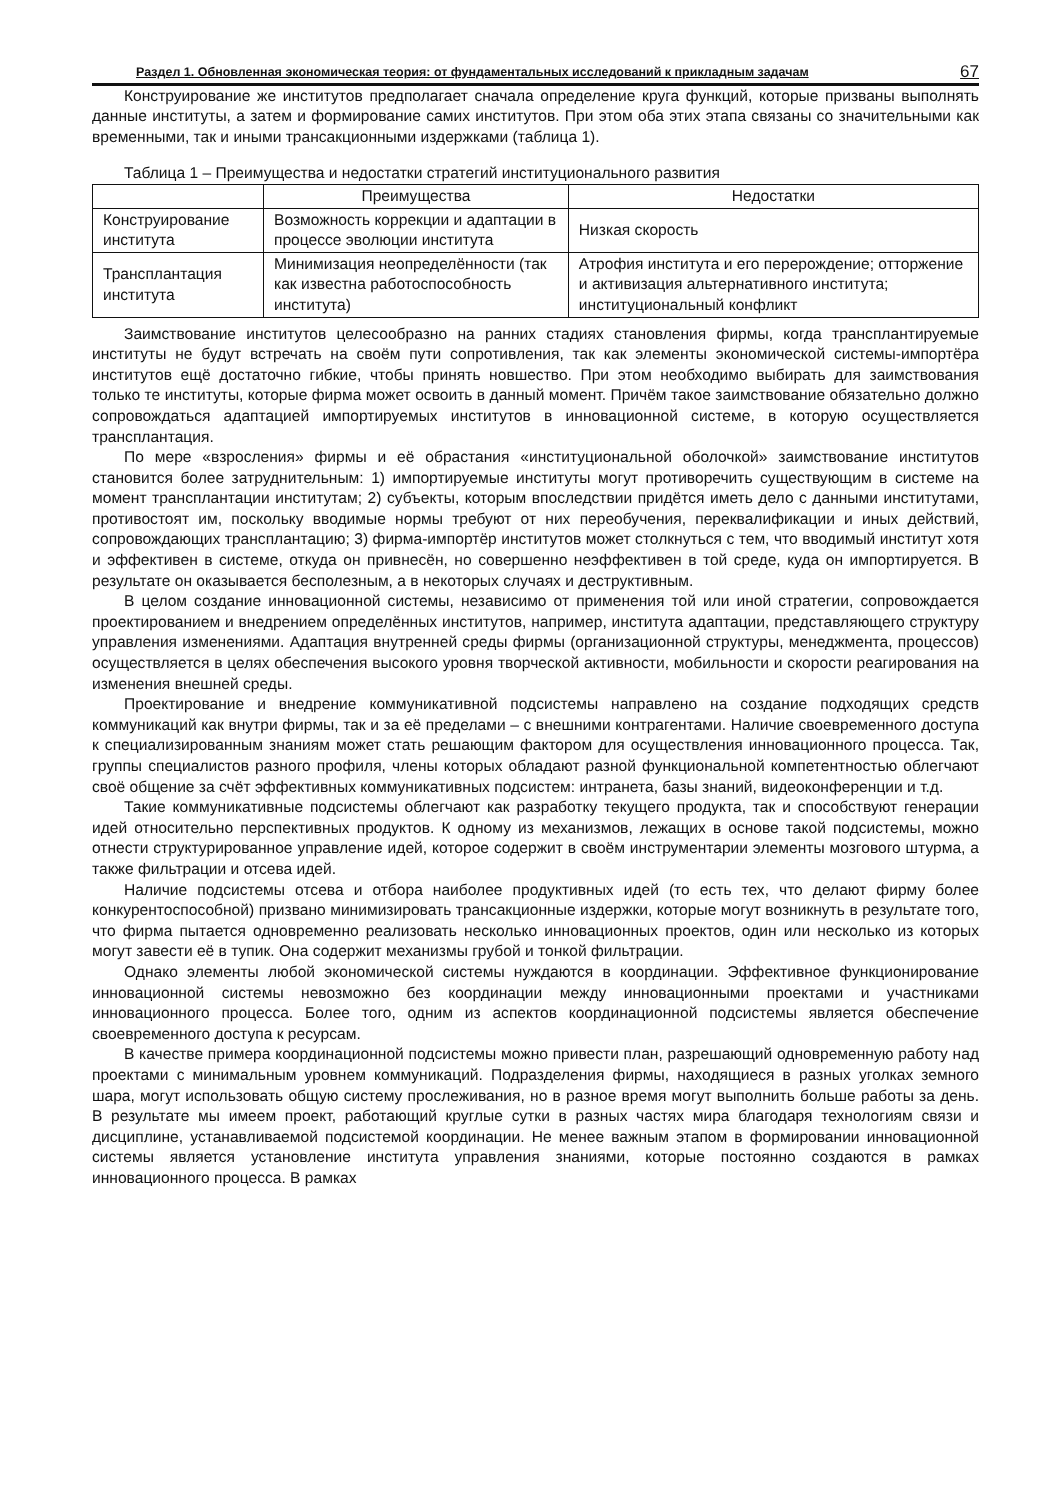Раздел 1. Обновленная экономическая теория: от фундаментальных исследований к прикладным задачам 67
Конструирование же институтов предполагает сначала определение круга функций, которые призваны выполнять данные институты, а затем и формирование самих институтов. При этом оба этих этапа связаны со значительными как временными, так и иными трансакционными издержками (таблица 1).
Таблица 1 – Преимущества и недостатки стратегий институционального развития
| | Преимущества | Недостатки |
| --- | --- | --- |
| Конструирование института | Возможность коррекции и адаптации в процессе эволюции института | Низкая скорость |
| Трансплантация института | Минимизация неопределённости (так как известна работоспособность института) | Атрофия института и его перерождение; отторжение и активизация альтернативного института; институциональный конфликт |
Заимствование институтов целесообразно на ранних стадиях становления фирмы, когда трансплантируемые институты не будут встречать на своём пути сопротивления, так как элементы экономической системы-импортёра институтов ещё достаточно гибкие, чтобы принять новшество. При этом необходимо выбирать для заимствования только те институты, которые фирма может освоить в данный момент. Причём такое заимствование обязательно должно сопровождаться адаптацией импортируемых институтов в инновационной системе, в которую осуществляется трансплантация.
По мере «взросления» фирмы и её обрастания «институциональной оболочкой» заимствование институтов становится более затруднительным: 1) импортируемые институты могут противоречить существующим в системе на момент трансплантации институтам; 2) субъекты, которым впоследствии придётся иметь дело с данными институтами, противостоят им, поскольку вводимые нормы требуют от них переобучения, переквалификации и иных действий, сопровождающих трансплантацию; 3) фирма-импортёр институтов может столкнуться с тем, что вводимый институт хотя и эффективен в системе, откуда он привнесён, но совершенно неэффективен в той среде, куда он импортируется. В результате он оказывается бесполезным, а в некоторых случаях и деструктивным.
В целом создание инновационной системы, независимо от применения той или иной стратегии, сопровождается проектированием и внедрением определённых институтов, например, института адаптации, представляющего структуру управления изменениями. Адаптация внутренней среды фирмы (организационной структуры, менеджмента, процессов) осуществляется в целях обеспечения высокого уровня творческой активности, мобильности и скорости реагирования на изменения внешней среды.
Проектирование и внедрение коммуникативной подсистемы направлено на создание подходящих средств коммуникаций как внутри фирмы, так и за её пределами – с внешними контрагентами. Наличие своевременного доступа к специализированным знаниям может стать решающим фактором для осуществления инновационного процесса. Так, группы специалистов разного профиля, члены которых обладают разной функциональной компетентностью облегчают своё общение за счёт эффективных коммуникативных подсистем: интранета, базы знаний, видеоконференции и т.д.
Такие коммуникативные подсистемы облегчают как разработку текущего продукта, так и способствуют генерации идей относительно перспективных продуктов. К одному из механизмов, лежащих в основе такой подсистемы, можно отнести структурированное управление идей, которое содержит в своём инструментарии элементы мозгового штурма, а также фильтрации и отсева идей.
Наличие подсистемы отсева и отбора наиболее продуктивных идей (то есть тех, что делают фирму более конкурентоспособной) призвано минимизировать трансакционные издержки, которые могут возникнуть в результате того, что фирма пытается одновременно реализовать несколько инновационных проектов, один или несколько из которых могут завести её в тупик. Она содержит механизмы грубой и тонкой фильтрации.
Однако элементы любой экономической системы нуждаются в координации. Эффективное функционирование инновационной системы невозможно без координации между инновационными проектами и участниками инновационного процесса. Более того, одним из аспектов координационной подсистемы является обеспечение своевременного доступа к ресурсам.
В качестве примера координационной подсистемы можно привести план, разрешающий одновременную работу над проектами с минимальным уровнем коммуникаций. Подразделения фирмы, находящиеся в разных уголках земного шара, могут использовать общую систему прослеживания, но в разное время могут выполнить больше работы за день. В результате мы имеем проект, работающий круглые сутки в разных частях мира благодаря технологиям связи и дисциплине, устанавливаемой подсистемой координации. Не менее важным этапом в формировании инновационной системы является установление института управления знаниями, которые постоянно создаются в рамках инновационного процесса. В рамках